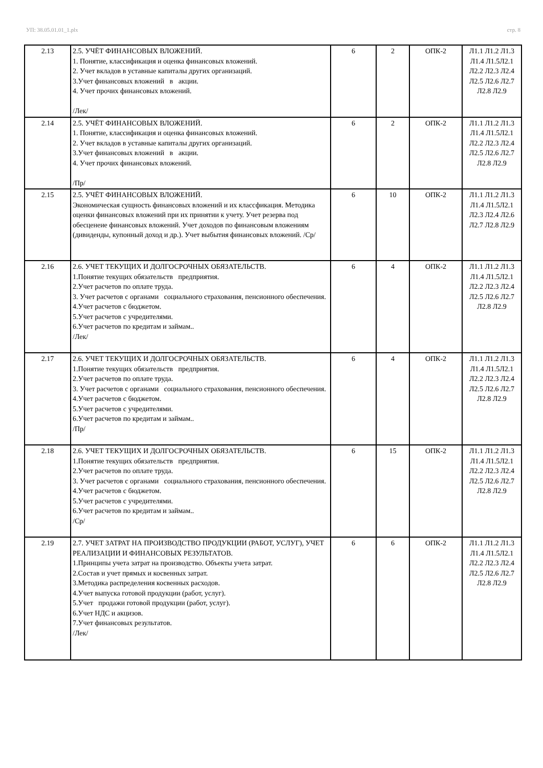УП: 38.05.01.01_1.plx стр. 8
| 2.13 | 2.5. УЧЁТ ФИНАНСОВЫХ ВЛОЖЕНИЙ. 1. Понятие, классификация и оценка финансовых вложений. 2. Учет вкладов в уставные капиталы других организаций. 3.Учет финансовых вложений в акции. 4. Учет прочих финансовых вложений. /Лек/ | 6 | 2 | ОПК-2 | Л1.1 Л1.2 Л1.3 Л1.4 Л1.5Л2.1 Л2.2 Л2.3 Л2.4 Л2.5 Л2.6 Л2.7 Л2.8 Л2.9 |
| 2.14 | 2.5. УЧЁТ ФИНАНСОВЫХ ВЛОЖЕНИЙ. 1. Понятие, классификация и оценка финансовых вложений. 2. Учет вкладов в уставные капиталы других организаций. 3.Учет финансовых вложений в акции. 4. Учет прочих финансовых вложений. /Пр/ | 6 | 2 | ОПК-2 | Л1.1 Л1.2 Л1.3 Л1.4 Л1.5Л2.1 Л2.2 Л2.3 Л2.4 Л2.5 Л2.6 Л2.7 Л2.8 Л2.9 |
| 2.15 | 2.5. УЧЁТ ФИНАНСОВЫХ ВЛОЖЕНИЙ. Экономическая сущность финансовых вложений и их классфикация. Методика оценки финансовых вложений при их принятии к учету. Учет резерва под обесценеие финансовых вложений. Учет доходов по финансовым вложениям (дивиденды, купонный доход и др.). Учет выбытия финансовых вложений. /Ср/ | 6 | 10 | ОПК-2 | Л1.1 Л1.2 Л1.3 Л1.4 Л1.5Л2.1 Л2.3 Л2.4 Л2.6 Л2.7 Л2.8 Л2.9 |
| 2.16 | 2.6. УЧЕТ ТЕКУЩИХ И ДОЛГОСРОЧНЫХ ОБЯЗАТЕЛЬСТВ. 1.Понятие текущих обязательств предприятия. 2.Учет расчетов по оплате труда. 3. Учет расчетов с органами социального страхования, пенсионного обеспечения. 4.Учет расчетов с бюджетом. 5.Учет расчетов с учредителями. 6.Учет расчетов по кредитам и займам.. /Лек/ | 6 | 4 | ОПК-2 | Л1.1 Л1.2 Л1.3 Л1.4 Л1.5Л2.1 Л2.2 Л2.3 Л2.4 Л2.5 Л2.6 Л2.7 Л2.8 Л2.9 |
| 2.17 | 2.6. УЧЕТ ТЕКУЩИХ И ДОЛГОСРОЧНЫХ ОБЯЗАТЕЛЬСТВ. 1.Понятие текущих обязательств предприятия. 2.Учет расчетов по оплате труда. 3. Учет расчетов с органами социального страхования, пенсионного обеспечения. 4.Учет расчетов с бюджетом. 5.Учет расчетов с учредителями. 6.Учет расчетов по кредитам и займам.. /Пр/ | 6 | 4 | ОПК-2 | Л1.1 Л1.2 Л1.3 Л1.4 Л1.5Л2.1 Л2.2 Л2.3 Л2.4 Л2.5 Л2.6 Л2.7 Л2.8 Л2.9 |
| 2.18 | 2.6. УЧЕТ ТЕКУЩИХ И ДОЛГОСРОЧНЫХ ОБЯЗАТЕЛЬСТВ. 1.Понятие текущих обязательств предприятия. 2.Учет расчетов по оплате труда. 3. Учет расчетов с органами социального страхования, пенсионного обеспечения. 4.Учет расчетов с бюджетом. 5.Учет расчетов с учредителями. 6.Учет расчетов по кредитам и займам.. /Ср/ | 6 | 15 | ОПК-2 | Л1.1 Л1.2 Л1.3 Л1.4 Л1.5Л2.1 Л2.2 Л2.3 Л2.4 Л2.5 Л2.6 Л2.7 Л2.8 Л2.9 |
| 2.19 | 2.7. УЧЕТ ЗАТРАТ НА ПРОИЗВОДСТВО ПРОДУКЦИИ (РАБОТ, УСЛУГ), УЧЕТ РЕАЛИЗАЦИИ И ФИНАНСОВЫХ РЕЗУЛЬТАТОВ. 1.Принципы учета затрат на производство. Объекты учета затрат. 2.Состав и учет прямых и косвенных затрат. 3.Методика распределения косвенных расходов. 4.Учет выпуска готовой продукции (работ, услуг). 5.Учет продажи готовой продукции (работ, услуг). 6.Учет НДС и акцизов. 7.Учет финансовых результатов. /Лек/ | 6 | 6 | ОПК-2 | Л1.1 Л1.2 Л1.3 Л1.4 Л1.5Л2.1 Л2.2 Л2.3 Л2.4 Л2.5 Л2.6 Л2.7 Л2.8 Л2.9 |